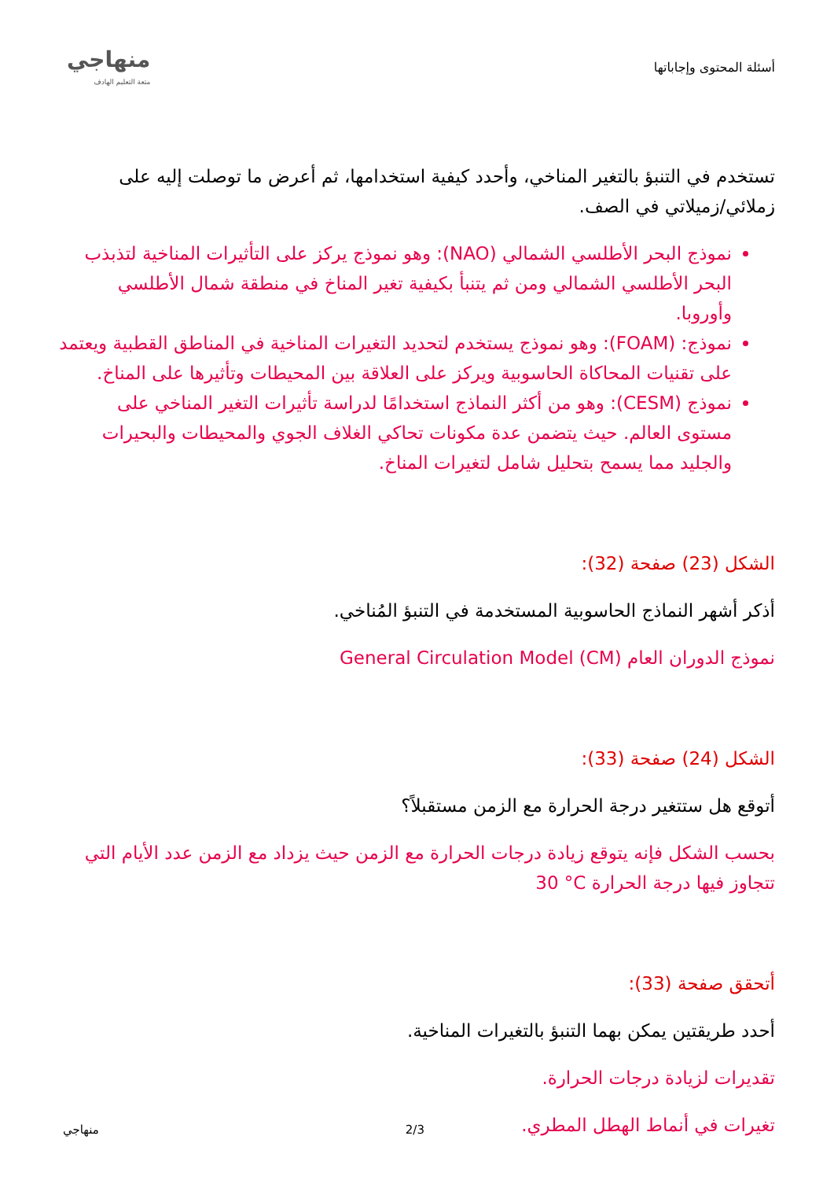أسئلة المحتوى وإجاباتها
منهاجي
متعة التعليم الهادف
تستخدم في التنبؤ بالتغير المناخي، وأحدد كيفية استخدامها، ثم أعرض ما توصلت إليه على زملائي/زميلاتي في الصف.
نموذج البحر الأطلسي الشمالي (NAO): وهو نموذج يركز على التأثيرات المناخية لتذبذب البحر الأطلسي الشمالي ومن ثم يتنبأ بكيفية تغير المناخ في منطقة شمال الأطلسي وأوروبا.
نموذج: (FOAM): وهو نموذج يستخدم لتحديد التغيرات المناخية في المناطق القطبية ويعتمد على تقنيات المحاكاة الحاسوبية ويركز على العلاقة بين المحيطات وتأثيرها على المناخ.
نموذج (CESM): وهو من أكثر النماذج استخدامًا لدراسة تأثيرات التغير المناخي على مستوى العالم. حيث يتضمن عدة مكونات تحاكي الغلاف الجوي والمحيطات والبحيرات والجليد مما يسمح بتحليل شامل لتغيرات المناخ.
الشكل (23) صفحة (32):
أذكر أشهر النماذج الحاسوبية المستخدمة في التنبؤ المُناخي.
نموذج الدوران العام General Circulation Model (CM)
الشكل (24) صفحة (33):
أتوقع هل ستتغير درجة الحرارة مع الزمن مستقبلاً؟
بحسب الشكل فإنه يتوقع زيادة درجات الحرارة مع الزمن حيث يزداد مع الزمن عدد الأيام التي تتجاوز فيها درجة الحرارة 30 °C
أتحقق صفحة (33):
أحدد طريقتين يمكن بهما التنبؤ بالتغيرات المناخية.
تقديرات لزيادة درجات الحرارة.
تغيرات في أنماط الهطل المطري.
منهاجي 2/3